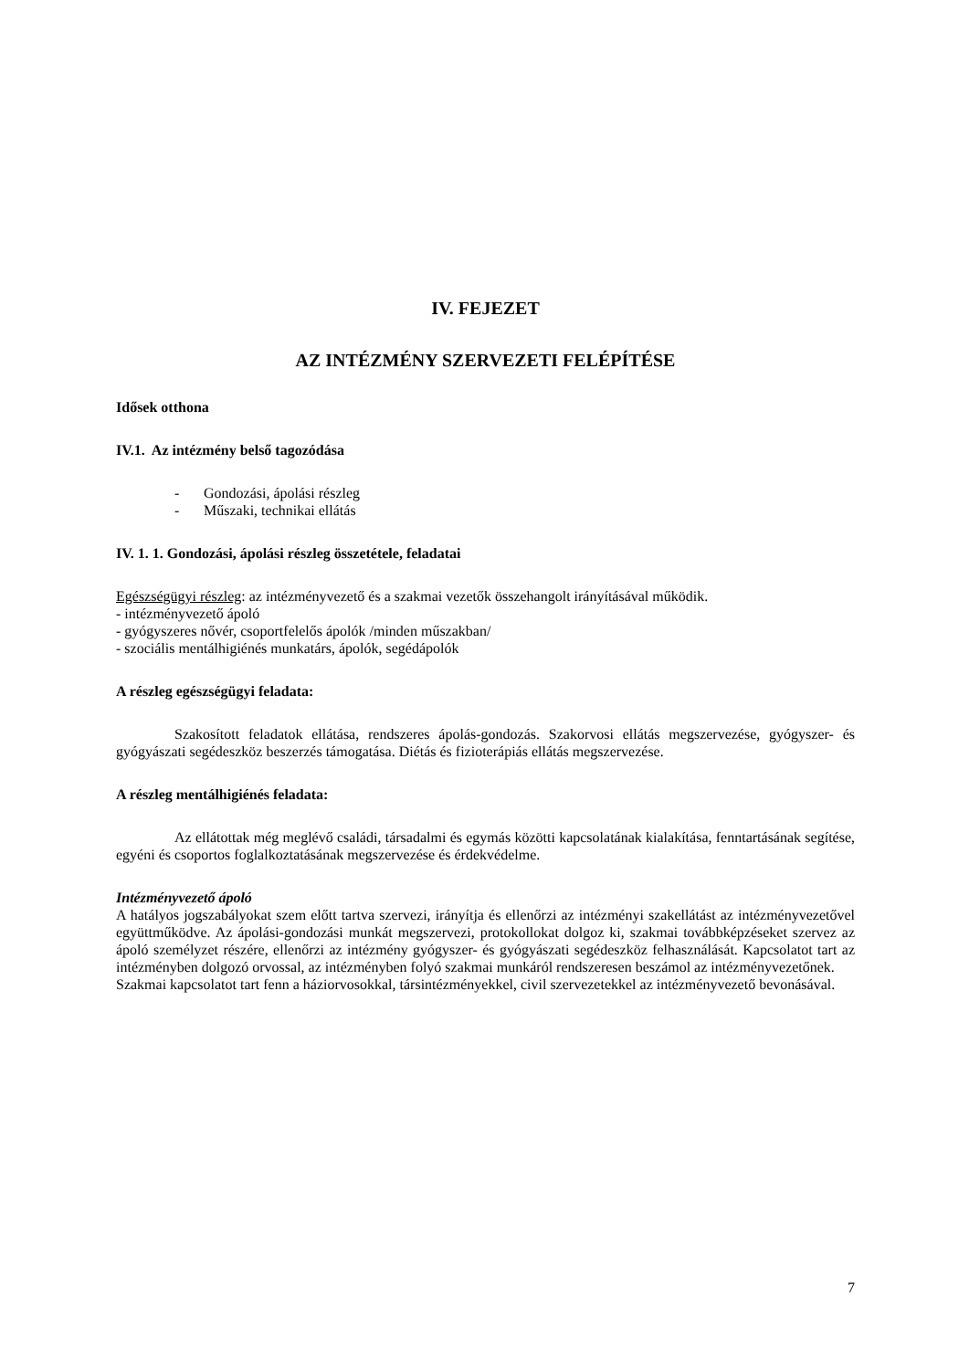IV. FEJEZET
AZ INTÉZMÉNY SZERVEZETI FELÉPÍTÉSE
Idősek otthona
IV.1. Az intézmény belső tagozódása
- Gondozási, ápolási részleg
- Műszaki, technikai ellátás
IV. 1. 1. Gondozási, ápolási részleg összetétele, feladatai
Egészségügyi részleg: az intézményvezető és a szakmai vezetők összehangolt irányításával működik.
- intézményvezető ápoló
- gyógyszeres nővér, csoportfelelős ápolók /minden műszakban/
- szociális mentálhigiénés munkatárs, ápolók, segédápolók
A részleg egészségügyi feladata:
Szakosított feladatok ellátása, rendszeres ápolás-gondozás. Szakorvosi ellátás megszervezése, gyógyszer- és gyógyászati segédeszköz beszerzés támogatása. Diétás és fizioterápiás ellátás megszervezése.
A részleg mentálhigiénés feladata:
Az ellátottak még meglévő családi, társadalmi és egymás közötti kapcsolatának kialakítása, fenntartásának segítése, egyéni és csoportos foglalkoztatásának megszervezése és érdekvédelme.
Intézményvezető ápoló
A hatályos jogszabályokat szem előtt tartva szervezi, irányítja és ellenőrzi az intézményi szakellátást az intézményvezetővel együttműködve. Az ápolási-gondozási munkát megszervezi, protokollokat dolgoz ki, szakmai továbbképzéseket szervez az ápoló személyzet részére, ellenőrzi az intézmény gyógyszer- és gyógyászati segédeszköz felhasználását. Kapcsolatot tart az intézményben dolgozó orvossal, az intézményben folyó szakmai munkáról rendszeresen beszámol az intézményvezetőnek.
Szakmai kapcsolatot tart fenn a háziorvosokkal, társintézményekkel, civil szervezetekkel az intézményvezető bevonásával.
7